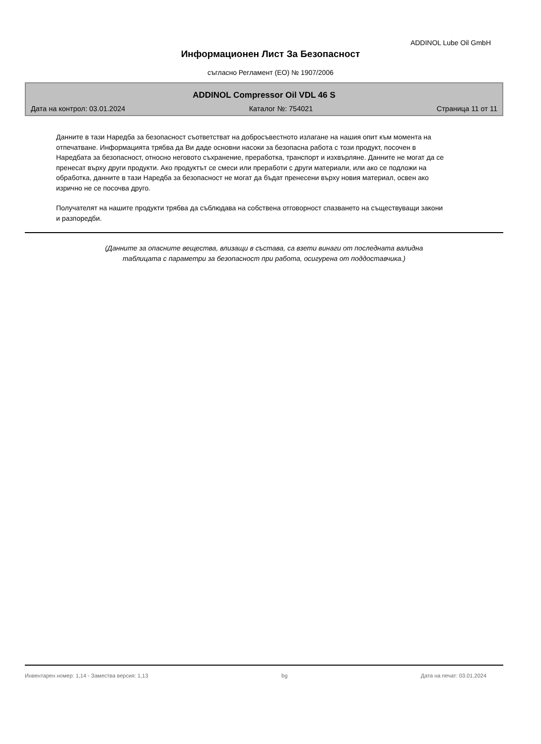ADDINOL Lube Oil GmbH
Информационен Лист За Безопасност
съгласно Регламент (ЕО) № 1907/2006
ADDINOL Compressor Oil VDL 46 S
Дата на контрол: 03.01.2024 Каталог №: 754021 Страница 11 от 11
Данните в тази Наредба за безопасност съответстват на добросъвестното излагане на нашия опит към момента на отпечатване. Информацията трябва да Ви даде основни насоки за безопасна работа с този продукт, посочен в Наредбата за безопасност, относно неговото съхранение, преработка, транспорт и изхвърляне. Данните не могат да се пренесат върху други продукти. Ако продуктът се смеси или преработи с други материали, или ако се подложи на обработка, данните в тази Наредба за безопасност не могат да бъдат пренесени върху новия материал, освен ако изрично не се посочва друго.
Получателят на нашите продукти трябва да съблюдава на собствена отговорност спазването на съществуващи закони и разпоредби.
(Данните за опасните вещества, влизащи в състава, са взети винаги от последната валидна
таблицата с параметри за безопасност при работа, осигурена от поддоставчика.)
Инвентарен номер: 1,14 - Замества версия: 1,13 bg Дата на печат: 03.01.2024